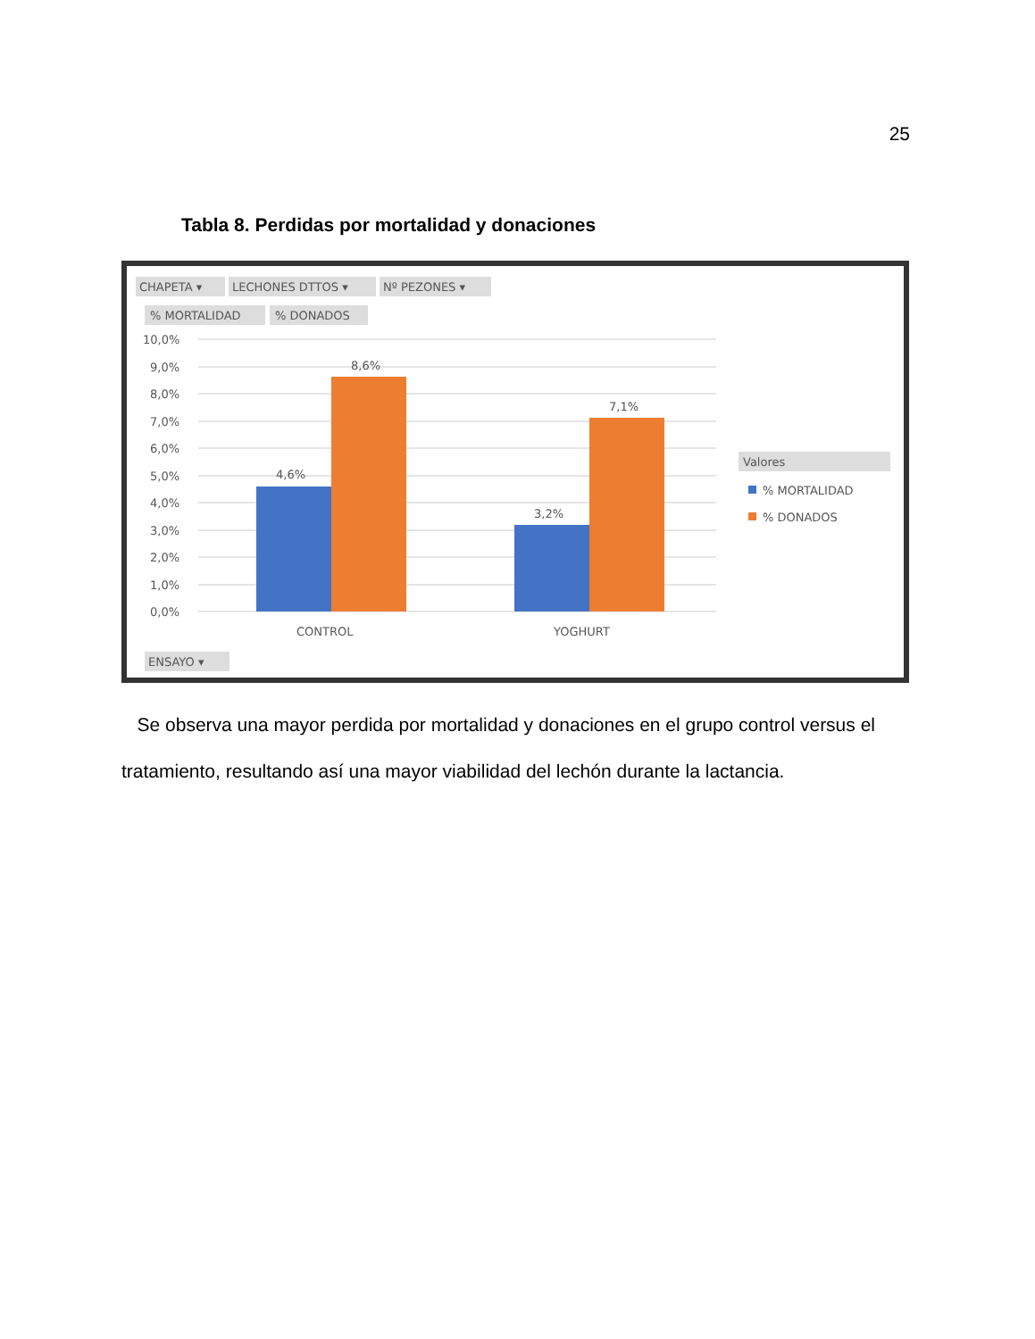25
Tabla 8. Perdidas por mortalidad y donaciones
CHAPETA ▾
LECHONES DTTOS ▾
Nº PEZONES ▾
% MORTALIDAD
% DONADOS
10,0%
9,0%
8,0%
7,0%
6,0%
5,0%
4,0%
3,0%
2,0%
1,0%
0,0%
4,6%
8,6%
3,2%
7,1%
CONTROL
YOGHURT
Valores
% MORTALIDAD
% DONADOS
ENSAYO ▾
Se observa una mayor perdida por mortalidad y donaciones en el grupo control versus el tratamiento, resultando así una mayor viabilidad del lechón durante la lactancia.